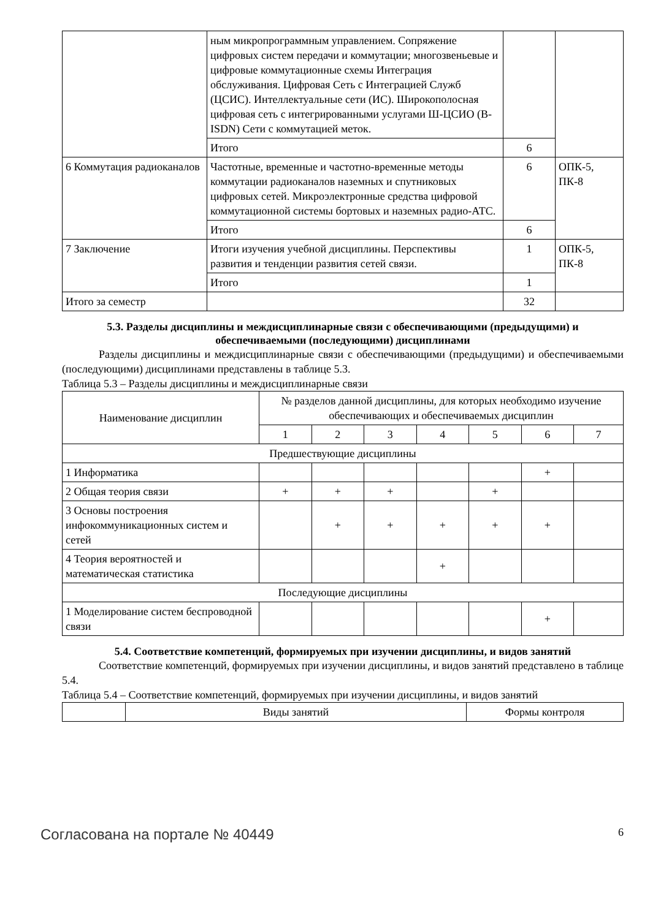| | ным микропрограммным управлением. Сопряжение цифровых систем передачи и коммутации; многозвеньевые и цифровые коммутационные схемы Интеграция обслуживания. Цифровая Сеть с Интеграцией Служб (ЦСИС). Интеллектуальные сети (ИС). Широкополосная цифровая сеть с интегрированными услугами Ш-ЦСИО (B-ISDN) Сети с коммутацией меток. | | |
| | Итого | 6 | |
| 6 Коммутация радиоканалов | Частотные, временные и частотно-временные методы коммутации радиоканалов наземных и спутниковых цифровых сетей. Микроэлектронные средства цифровой коммутационной системы бортовых и наземных радио-АТС. | 6 | ОПК-5, ПК-8 |
| | Итого | 6 | |
| 7 Заключение | Итоги изучения учебной дисциплины. Перспективы развития и тенденции развития сетей связи. | 1 | ОПК-5, ПК-8 |
| | Итого | 1 | |
| Итого за семестр | | 32 | |
5.3. Разделы дисциплины и междисциплинарные связи с обеспечивающими (предыдущими) и обеспечиваемыми (последующими) дисциплинами
Разделы дисциплины и междисциплинарные связи с обеспечивающими (предыдущими) и обеспечиваемыми (последующими) дисциплинами представлены в таблице 5.3.
Таблица 5.3 – Разделы дисциплины и междисциплинарные связи
| Наименование дисциплин | № разделов данной дисциплины, для которых необходимо изучение обеспечивающих и обеспечиваемых дисциплин | | | | | | |
| --- | --- | --- | --- | --- | --- | --- | --- |
| | 1 | 2 | 3 | 4 | 5 | 6 | 7 |
| Предшествующие дисциплины | | | | | | | |
| 1 Информатика | | | | | | + | |
| 2 Общая теория связи | + | + | + | | + | | |
| 3 Основы построения инфокоммуникационных систем и сетей | | + | + | + | + | + | |
| 4 Теория вероятностей и математическая статистика | | | | + | | | |
| Последующие дисциплины | | | | | | | |
| 1 Моделирование систем беспроводной связи | | | | | | + | |
5.4. Соответствие компетенций, формируемых при изучении дисциплины, и видов занятий
Соответствие компетенций, формируемых при изучении дисциплины, и видов занятий представлено в таблице 5.4.
Таблица 5.4 – Соответствие компетенций, формируемых при изучении дисциплины, и видов занятий
| | Виды занятий | Формы контроля |
Согласована на портале № 40449 6